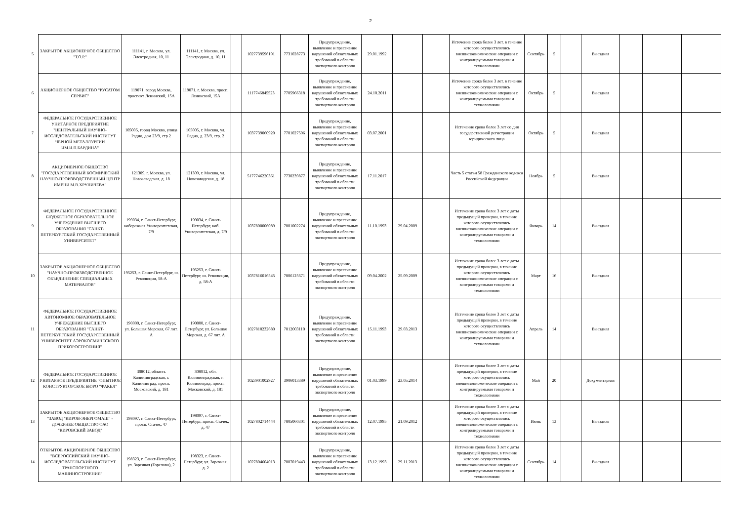2
| 5 | ЗАКРЫТОЕ АКЦИОНЕРНОЕ ОБЩЕСТВО "Т.О.Р." | 111141, г. Москва, ул. Электродная, 10, 11 | 111141, г. Москва, ул. Электродная, д. 10, 11 | | 1027739596191 | 7731028773 | Предупреждение, выявление и пресечение нарушений обязательных требований в области экспортного контроля | 29.01.1992 | | | Истечение срока более 3 лет, в течение которого осуществлялись внешнеэкономические операции с контролируемыми товарами и технологиями | Сентябрь | 5 | | Выездная | | | |
| 6 | АКЦИОНЕРНОЕ ОБЩЕСТВО "РУСАТОМ СЕРВИС" | 119071, город Москва, проспект Ленинский, 15А | 119071, г. Москва, просп. Ленинский, 15А | | 1117746845523 | 7705966318 | Предупреждение, выявление и пресечение нарушений обязательных требований в области экспортного контроля | 24.10.2011 | | | Истечение срока более 3 лет, в течение которого осуществлялись внешнеэкономические операции с контролируемыми товарами и технологиями | Октябрь | 5 | | Выездная | | | |
| 7 | ФЕДЕРАЛЬНОЕ ГОСУДАРСТВЕННОЕ УНИТАРНОЕ ПРЕДПРИЯТИЕ "ЦЕНТРАЛЬНЫЙ НАУЧНО-ИССЛЕДОВАТЕЛЬСКИЙ ИНСТИТУТ ЧЕРНОЙ МЕТАЛЛУРГИИ ИМ.И.П.БАРДИНА" | 105005, город Москва, улица Радио, дом 23/9, стр 2 | 105005, г. Москва, ул. Радио, д. 23/9, стр. 2 | | 1037739060920 | 7701027596 | Предупреждение, выявление и пресечение нарушений обязательных требований в области экспортного контроля | 03.07.2001 | | | Истечение срока более 3 лет со дня государственной регистрации юридического лица | Октябрь | 5 | | Выездная | | | |
| 8 | АКЦИОНЕРНОЕ ОБЩЕСТВО "ГОСУДАРСТВЕННЫЙ КОСМИЧЕСКИЙ НАУЧНО-ПРОИЗВОДСТВЕННЫЙ ЦЕНТР ИМЕНИ М.В.ХРУНИЧЕВА" | 121309, г. Москва, ул. Новозаводская, д. 18 | 121309, г. Москва, ул. Новозаводская, д. 18 | | 5177746220361 | 7730239877 | Предупреждение, выявление и пресечение нарушений обязательных требований в области экспортного контроля | 17.11.2017 | | | Часть 5 статьи 58 Гражданского кодекса Российской Федерации | Ноябрь | 5 | | Выездная | | | |
| 9 | ФЕДЕРАЛЬНОЕ ГОСУДАРСТВЕННОЕ БЮДЖЕТНОЕ ОБРАЗОВАТЕЛЬНОЕ УЧРЕЖДЕНИЕ ВЫСШЕГО ОБРАЗОВАНИЯ "САНКТ-ПЕТЕРБУРГСКИЙ ГОСУДАРСТВЕННЫЙ УНИВЕРСИТЕТ" | 199034, г. Санкт-Петербург, набережная Университетская, 7/9 | 199034, г. Санкт-Петербург, наб. Университетская, д. 7/9 | | 1037800006089 | 7801002274 | Предупреждение, выявление и пресечение нарушений обязательных требований в области экспортного контроля | 11.10.1993 | 29.04.2009 | | Истечение срока более 3 лет с даты предыдущей проверки, в течение которого осуществлялись внешнеэкономические операции с контролируемыми товарами и технологиями | Январь | 14 | | Выездная | | | |
| 10 | ЗАКРЫТОЕ АКЦИОНЕРНОЕ ОБЩЕСТВО "НАУЧНО-ПРОИЗВОДСТВЕННОЕ ОБЪЕДИНЕНИЕ СПЕЦИАЛЬНЫХ МАТЕРИАЛОВ" | 195253, г. Санкт-Петербург, ш. Революции, 58-А | 195253, г. Санкт-Петербург, ш. Революции, д. 58-А | | 1037816016545 | 7806125671 | Предупреждение, выявление и пресечение нарушений обязательных требований в области экспортного контроля | 09.04.2002 | 25.09.2009 | | Истечение срока более 3 лет с даты предыдущей проверки, в течение которого осуществлялись внешнеэкономические операции с контролируемыми товарами и технологиями | Март | 16 | | Выездная | | | |
| 11 | ФЕДЕРАЛЬНОЕ ГОСУДАРСТВЕННОЕ АВТОНОМНОЕ ОБРАЗОВАТЕЛЬНОЕ УЧРЕЖДЕНИЕ ВЫСШЕГО ОБРАЗОВАНИЯ "САНКТ-ПЕТЕРБУРГСКИЙ ГОСУДАРСТВЕННЫЙ УНИВЕРСИТЕТ АЭРОКОСМИЧЕСКОГО ПРИБОРОСТРОЕНИЯ" | 190000, г. Санкт-Петербург, ул. Большая Морская, 67 лит. А | 190000, г. Санкт-Петербург, ул. Большая Морская, д. 67 лит. А | | 1027810232680 | 7812003110 | Предупреждение, выявление и пресечение нарушений обязательных требований в области экспортного контроля | 15.11.1993 | 29.03.2013 | | Истечение срока более 3 лет с даты предыдущей проверки, в течение которого осуществлялись внешнеэкономические операции с контролируемыми товарами и технологиями | Апрель | 14 | | Выездная | | | |
| 12 | ФЕДЕРАЛЬНОЕ ГОСУДАРСТВЕННОЕ УНИТАРНОЕ ПРЕДПРИЯТИЕ "ОПЫТНОЕ КОНСТРУКТОРСКОЕ БЮРО "ФАКЕЛ" | 308012, область Калининградская, г. Калининград, просп. Московский, д. 181 | 308012, обл. Калининградская, г. Калининград, просп. Московский, д. 181 | | 1023901002927 | 3906013389 | Предупреждение, выявление и пресечение нарушений обязательных требований в области экспортного контроля | 01.03.1999 | 23.05.2014 | | Истечение срока более 3 лет с даты предыдущей проверки, в течение которого осуществлялись внешнеэкономические операции с контролируемыми товарами и технологиями | Май | 20 | | Документарная | | | |
| 13 | ЗАКРЫТОЕ АКЦИОНЕРНОЕ ОБЩЕСТВО "ЗАВОД "КИРОВ-ЭНЕРГОМАШ" - ДОЧЕРНЕЕ ОБЩЕСТВО ОАО "КИРОВСКИЙ ЗАВОД" | 198097, г. Санкт-Петербург, просп. Стачек, 47 | 198097, г. Санкт-Петербург, просп. Стачек, д. 47 | | 1027802714444 | 7805060301 | Предупреждение, выявление и пресечение нарушений обязательных требований в области экспортного контроля | 12.07.1995 | 21.09.2012 | | Истечение срока более 3 лет с даты предыдущей проверки, в течение которого осуществлялись внешнеэкономические операции с контролируемыми товарами и технологиями | Июнь | 13 | | Выездная | | | |
| 14 | ОТКРЫТОЕ АКЦИОНЕРНОЕ ОБЩЕСТВО "ВСЕРОССИЙСКИЙ НАУЧНО-ИССЛЕДОВАТЕЛЬСКИЙ ИНСТИТУТ ТРАНСПОРТНОГО МАШИНОСТРОЕНИЯ" | 198323, г. Санкт-Петербург, ул. Заречная (Горелово), 2 | 198323, г. Санкт-Петербург, ул. Заречная, д. 2 | | 1027804604013 | 7807019443 | Предупреждение, выявление и пресечение нарушений обязательных требований в области экспортного контроля | 13.12.1993 | 29.11.2013 | | Истечение срока более 3 лет с даты предыдущей проверки, в течение которого осуществлялись внешнеэкономические операции с контролируемыми товарами и технологиями | Сентябрь | 14 | | Выездная | | | |